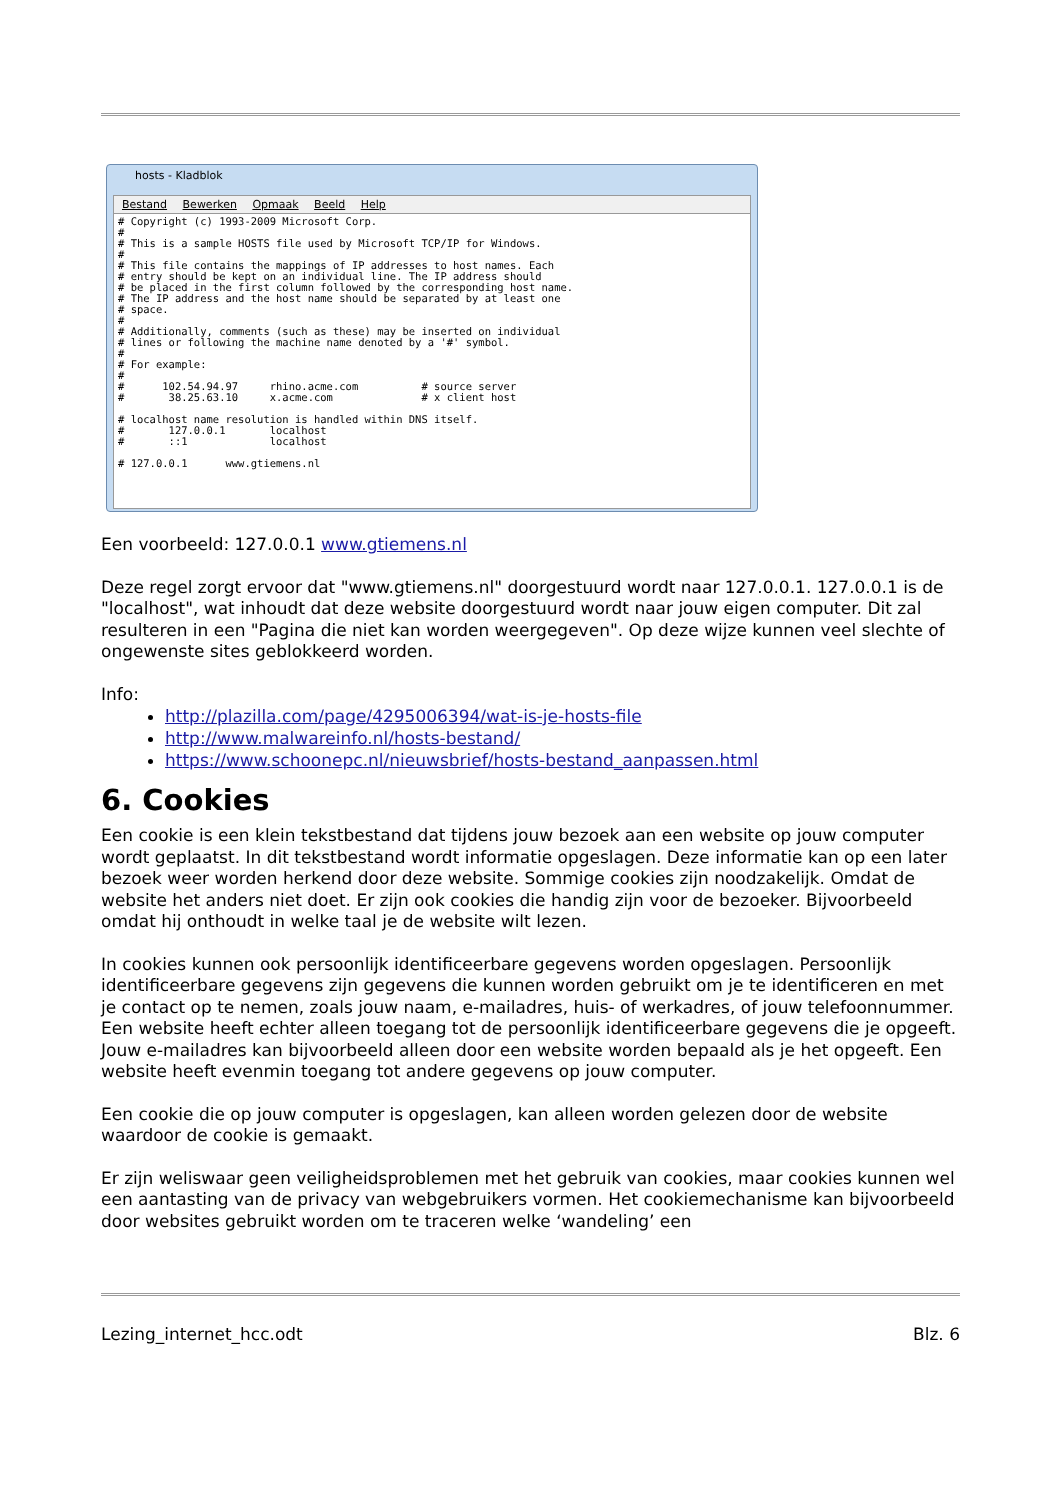hosts - Kladblok
Bestand Bewerken Opmaak Beeld Help
# Copyright (c) 1993-2009 Microsoft Corp. # # This is a sample HOSTS file used by Microsoft TCP/IP for Windows. # # This file contains the mappings of IP addresses to host names. Each # entry should be kept on an individual line. The IP address should # be placed in the first column followed by the corresponding host name. # The IP address and the host name should be separated by at least one # space. # # Additionally, comments (such as these) may be inserted on individual # lines or following the machine name denoted by a '#' symbol. # # For example: # # 102.54.94.97 rhino.acme.com # source server # 38.25.63.10 x.acme.com # x client host # localhost name resolution is handled within DNS itself. # 127.0.0.1 localhost # ::1 localhost # 127.0.0.1 www.gtiemens.nl
Een voorbeeld: 127.0.0.1 www.gtiemens.nl
Deze regel zorgt ervoor dat "www.gtiemens.nl" doorgestuurd wordt naar 127.0.0.1. 127.0.0.1 is de "localhost", wat inhoudt dat deze website doorgestuurd wordt naar jouw eigen computer. Dit zal resulteren in een "Pagina die niet kan worden weergegeven". Op deze wijze kunnen veel slechte of ongewenste sites geblokkeerd worden.
Info:
http://plazilla.com/page/4295006394/wat-is-je-hosts-file
http://www.malwareinfo.nl/hosts-bestand/
https://www.schoonepc.nl/nieuwsbrief/hosts-bestand_aanpassen.html
6. Cookies
Een cookie is een klein tekstbestand dat tijdens jouw bezoek aan een website op jouw computer wordt geplaatst. In dit tekstbestand wordt informatie opgeslagen. Deze informatie kan op een later bezoek weer worden herkend door deze website. Sommige cookies zijn noodzakelijk. Omdat de website het anders niet doet. Er zijn ook cookies die handig zijn voor de bezoeker. Bijvoorbeeld omdat hij onthoudt in welke taal je de website wilt lezen.
In cookies kunnen ook persoonlijk identificeerbare gegevens worden opgeslagen. Persoonlijk identificeerbare gegevens zijn gegevens die kunnen worden gebruikt om je te identificeren en met je contact op te nemen, zoals jouw naam, e-mailadres, huis- of werkadres, of jouw telefoonnummer. Een website heeft echter alleen toegang tot de persoonlijk identificeerbare gegevens die je opgeeft. Jouw e-mailadres kan bijvoorbeeld alleen door een website worden bepaald als je het opgeeft. Een website heeft evenmin toegang tot andere gegevens op jouw computer.
Een cookie die op jouw computer is opgeslagen, kan alleen worden gelezen door de website waardoor de cookie is gemaakt.
Er zijn weliswaar geen veiligheidsproblemen met het gebruik van cookies, maar cookies kunnen wel een aantasting van de privacy van webgebruikers vormen. Het cookiemechanisme kan bijvoorbeeld door websites gebruikt worden om te traceren welke ‘wandeling’ een
Lezing_internet_hcc.odt Blz. 6